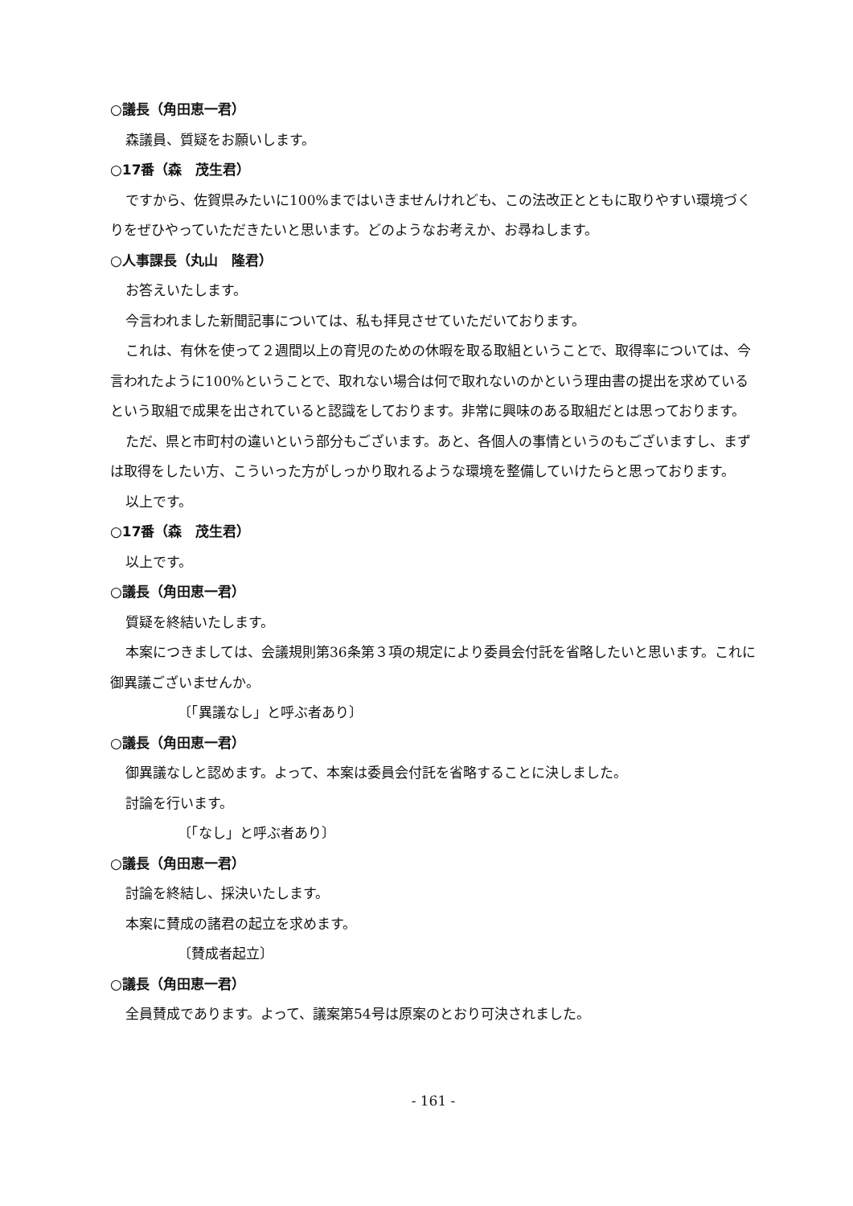○議長（角田恵一君）
森議員、質疑をお願いします。
○17番（森　茂生君）
ですから、佐賀県みたいに100%まではいきませんけれども、この法改正とともに取りやすい環境づくりをぜひやっていただきたいと思います。どのようなお考えか、お尋ねします。
○人事課長（丸山　隆君）
お答えいたします。
今言われました新聞記事については、私も拝見させていただいております。
これは、有休を使って２週間以上の育児のための休暇を取る取組ということで、取得率については、今言われたように100%ということで、取れない場合は何で取れないのかという理由書の提出を求めているという取組で成果を出されていると認識をしております。非常に興味のある取組だとは思っております。
ただ、県と市町村の違いという部分もございます。あと、各個人の事情というのもございますし、まずは取得をしたい方、こういった方がしっかり取れるような環境を整備していけたらと思っております。
以上です。
○17番（森　茂生君）
以上です。
○議長（角田恵一君）
質疑を終結いたします。
本案につきましては、会議規則第36条第３項の規定により委員会付託を省略したいと思います。これに御異議ございませんか。
〔「異議なし」と呼ぶ者あり〕
○議長（角田恵一君）
御異議なしと認めます。よって、本案は委員会付託を省略することに決しました。
討論を行います。
〔「なし」と呼ぶ者あり〕
○議長（角田恵一君）
討論を終結し、採決いたします。
本案に賛成の諸君の起立を求めます。
〔賛成者起立〕
○議長（角田恵一君）
全員賛成であります。よって、議案第54号は原案のとおり可決されました。
- 161 -